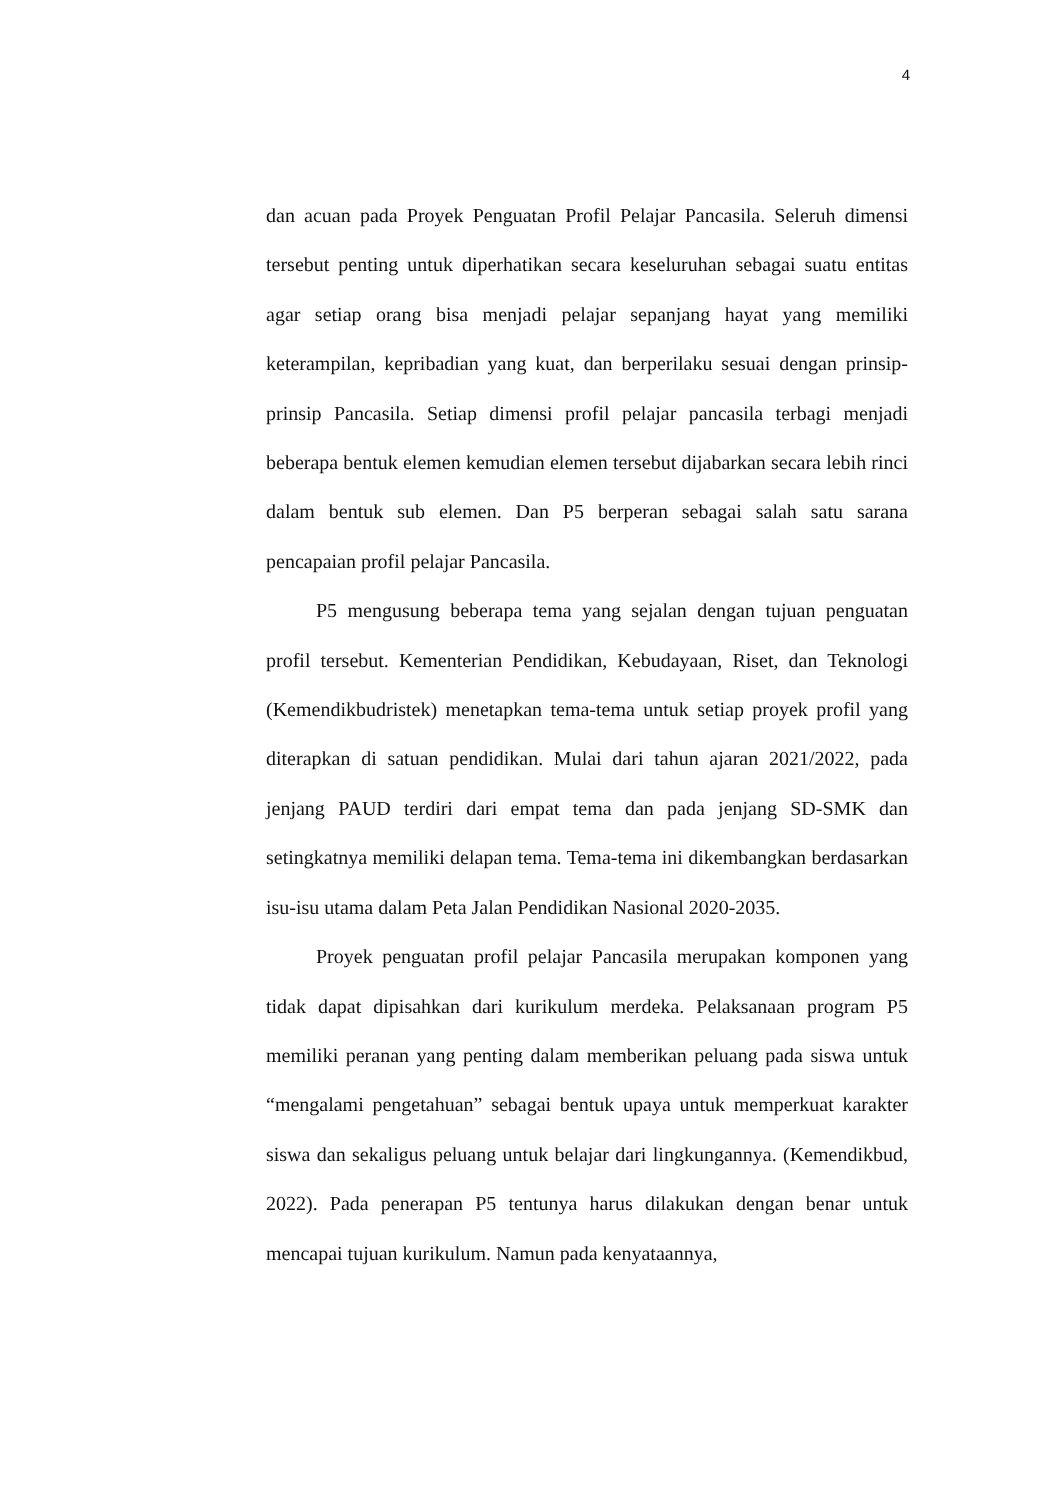4
dan acuan pada Proyek Penguatan Profil Pelajar Pancasila. Seleruh dimensi tersebut penting untuk diperhatikan secara keseluruhan sebagai suatu entitas agar setiap orang bisa menjadi pelajar sepanjang hayat yang memiliki keterampilan, kepribadian yang kuat, dan berperilaku sesuai dengan prinsip-prinsip Pancasila. Setiap dimensi profil pelajar pancasila terbagi menjadi beberapa bentuk elemen kemudian elemen tersebut dijabarkan secara lebih rinci dalam bentuk sub elemen. Dan P5 berperan sebagai salah satu sarana pencapaian profil pelajar Pancasila.
P5 mengusung beberapa tema yang sejalan dengan tujuan penguatan profil tersebut. Kementerian Pendidikan, Kebudayaan, Riset, dan Teknologi (Kemendikbudristek) menetapkan tema-tema untuk setiap proyek profil yang diterapkan di satuan pendidikan. Mulai dari tahun ajaran 2021/2022, pada jenjang PAUD terdiri dari empat tema dan pada jenjang SD-SMK dan setingkatnya memiliki delapan tema. Tema-tema ini dikembangkan berdasarkan isu-isu utama dalam Peta Jalan Pendidikan Nasional 2020-2035.
Proyek penguatan profil pelajar Pancasila merupakan komponen yang tidak dapat dipisahkan dari kurikulum merdeka. Pelaksanaan program P5 memiliki peranan yang penting dalam memberikan peluang pada siswa untuk “mengalami pengetahuan” sebagai bentuk upaya untuk memperkuat karakter siswa dan sekaligus peluang untuk belajar dari lingkungannya. (Kemendikbud, 2022). Pada penerapan P5 tentunya harus dilakukan dengan benar untuk mencapai tujuan kurikulum. Namun pada kenyataannya,